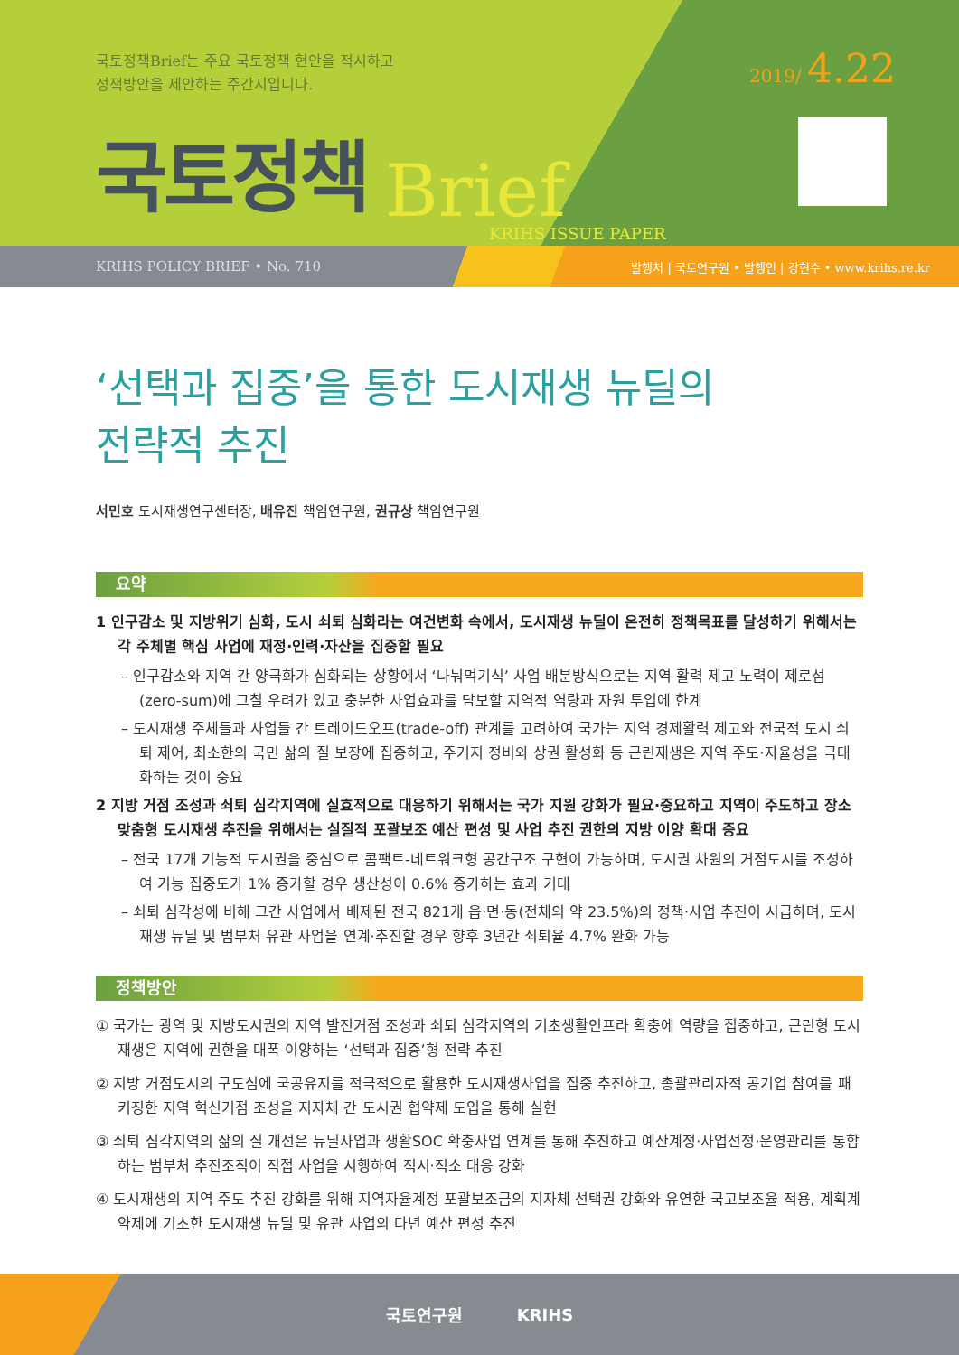국토정책Brief는 주요 국토정책 현안을 적시하고
정책방안을 제안하는 주간지입니다.
2019/ 4.22
국토정책 Brief
KRIHS ISSUE PAPER
KRIHS POLICY BRIEF • No. 710 발행처 | 국토연구원 • 발행인 | 강현수 • www.krihs.re.kr
‘선택과 집중’을 통한 도시재생 뉴딜의
전략적 추진
서민호 도시재생연구센터장, 배유진 책임연구원, 권규상 책임연구원
요약
1 인구감소 및 지방위기 심화, 도시 쇠퇴 심화라는 여건변화 속에서, 도시재생 뉴딜이 온전히 정책목표를 달성하기 위해서는 각 주체별 핵심 사업에 재정·인력·자산을 집중할 필요
– 인구감소와 지역 간 양극화가 심화되는 상황에서 ‘나눠먹기식’ 사업 배분방식으로는 지역 활력 제고 노력이 제로섬(zero-sum)에 그칠 우려가 있고 충분한 사업효과를 담보할 지역적 역량과 자원 투입에 한계
– 도시재생 주체들과 사업들 간 트레이드오프(trade-off) 관계를 고려하여 국가는 지역 경제활력 제고와 전국적 도시 쇠퇴 제어, 최소한의 국민 삶의 질 보장에 집중하고, 주거지 정비와 상권 활성화 등 근린재생은 지역 주도·자율성을 극대화하는 것이 중요
2 지방 거점 조성과 쇠퇴 심각지역에 실효적으로 대응하기 위해서는 국가 지원 강화가 필요·중요하고 지역이 주도하고 장소 맞춤형 도시재생 추진을 위해서는 실질적 포괄보조 예산 편성 및 사업 추진 권한의 지방 이양 확대 중요
– 전국 17개 기능적 도시권을 중심으로 콤팩트-네트워크형 공간구조 구현이 가능하며, 도시권 차원의 거점도시를 조성하여 기능 집중도가 1% 증가할 경우 생산성이 0.6% 증가하는 효과 기대
– 쇠퇴 심각성에 비해 그간 사업에서 배제된 전국 821개 읍·면·동(전체의 약 23.5%)의 정책·사업 추진이 시급하며, 도시재생 뉴딜 및 범부처 유관 사업을 연계·추진할 경우 향후 3년간 쇠퇴율 4.7% 완화 가능
정책방안
① 국가는 광역 및 지방도시권의 지역 발전거점 조성과 쇠퇴 심각지역의 기초생활인프라 확충에 역량을 집중하고, 근린형 도시재생은 지역에 권한을 대폭 이양하는 ‘선택과 집중’형 전략 추진
② 지방 거점도시의 구도심에 국공유지를 적극적으로 활용한 도시재생사업을 집중 추진하고, 총괄관리자적 공기업 참여를 패키징한 지역 혁신거점 조성을 지자체 간 도시권 협약제 도입을 통해 실현
③ 쇠퇴 심각지역의 삶의 질 개선은 뉴딜사업과 생활SOC 확충사업 연계를 통해 추진하고 예산계정·사업선정·운영관리를 통합하는 범부처 추진조직이 직접 사업을 시행하여 적시·적소 대응 강화
④ 도시재생의 지역 주도 추진 강화를 위해 지역자율계정 포괄보조금의 지자체 선택권 강화와 유연한 국고보조율 적용, 계획계약제에 기초한 도시재생 뉴딜 및 유관 사업의 다년 예산 편성 추진
국토연구원 KRIHS